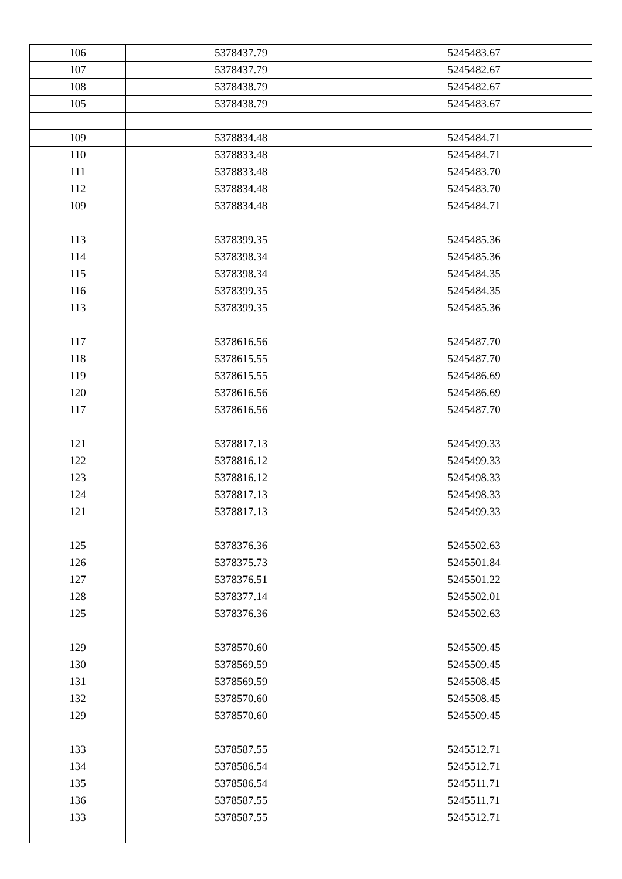| 106 | 5378437.79 | 5245483.67 |
| 107 | 5378437.79 | 5245482.67 |
| 108 | 5378438.79 | 5245482.67 |
| 105 | 5378438.79 | 5245483.67 |
| 109 | 5378834.48 | 5245484.71 |
| 110 | 5378833.48 | 5245484.71 |
| 111 | 5378833.48 | 5245483.70 |
| 112 | 5378834.48 | 5245483.70 |
| 109 | 5378834.48 | 5245484.71 |
| 113 | 5378399.35 | 5245485.36 |
| 114 | 5378398.34 | 5245485.36 |
| 115 | 5378398.34 | 5245484.35 |
| 116 | 5378399.35 | 5245484.35 |
| 113 | 5378399.35 | 5245485.36 |
| 117 | 5378616.56 | 5245487.70 |
| 118 | 5378615.55 | 5245487.70 |
| 119 | 5378615.55 | 5245486.69 |
| 120 | 5378616.56 | 5245486.69 |
| 117 | 5378616.56 | 5245487.70 |
| 121 | 5378817.13 | 5245499.33 |
| 122 | 5378816.12 | 5245499.33 |
| 123 | 5378816.12 | 5245498.33 |
| 124 | 5378817.13 | 5245498.33 |
| 121 | 5378817.13 | 5245499.33 |
| 125 | 5378376.36 | 5245502.63 |
| 126 | 5378375.73 | 5245501.84 |
| 127 | 5378376.51 | 5245501.22 |
| 128 | 5378377.14 | 5245502.01 |
| 125 | 5378376.36 | 5245502.63 |
| 129 | 5378570.60 | 5245509.45 |
| 130 | 5378569.59 | 5245509.45 |
| 131 | 5378569.59 | 5245508.45 |
| 132 | 5378570.60 | 5245508.45 |
| 129 | 5378570.60 | 5245509.45 |
| 133 | 5378587.55 | 5245512.71 |
| 134 | 5378586.54 | 5245512.71 |
| 135 | 5378586.54 | 5245511.71 |
| 136 | 5378587.55 | 5245511.71 |
| 133 | 5378587.55 | 5245512.71 |